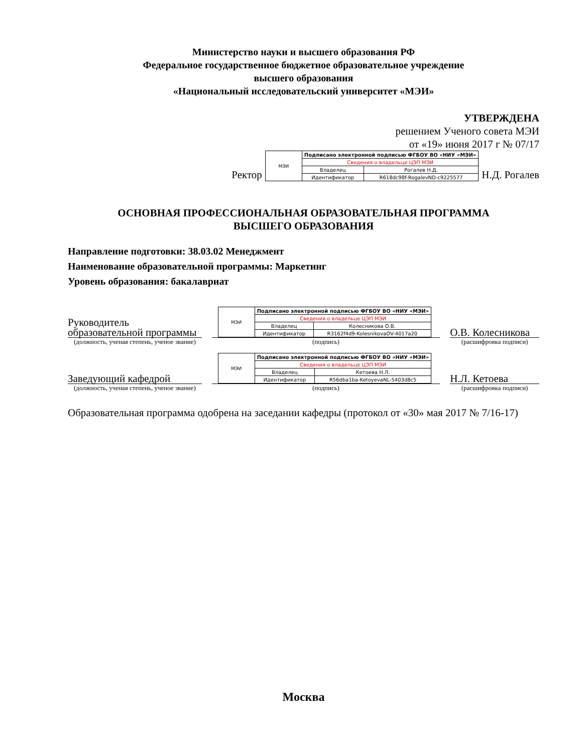Министерство науки и высшего образования РФ
Федеральное государственное бюджетное образовательное учреждение
высшего образования
«Национальный исследовательский университет «МЭИ»
УТВЕРЖДЕНА
решением Ученого совета МЭИ
от «19» июня 2017 г № 07/17
Ректор
| МЭИ | Подписано электронной подписью ФГБОУ ВО «НИУ «МЭИ» | |
| | Сведения о владельце ЦЭП МЭИ | |
| | Владелец | Рогалев Н.Д. |
| | Идентификатор | R618dc98f-RogalevND-c9225577 |
Н.Д. Рогалев
ОСНОВНАЯ ПРОФЕССИОНАЛЬНАЯ ОБРАЗОВАТЕЛЬНАЯ ПРОГРАММА
ВЫСШЕГО ОБРАЗОВАНИЯ
Направление подготовки: 38.03.02 Менеджмент
Наименование образовательной программы: Маркетинг
Уровень образования: бакалавриат
Руководитель образовательной программы
(должность, ученая степень, ученое звание)
| МЭИ | Подписано электронной подписью ФГБОУ ВО «НИУ «МЭИ» | |
| | Сведения о владельце ЦЭП МЭИ | |
| | Владелец | Колесникова О.В. |
| | Идентификатор | R3162f4d9-KolesnikovaOV-4017a20 |
(подпись)
О.В. Колесникова
(расшифровка подписи)
Заведующий кафедрой
(должность, ученая степень, ученое звание)
| МЭИ | Подписано электронной подписью ФГБОУ ВО «НИУ «МЭИ» | |
| | Сведения о владельце ЦЭП МЭИ | |
| | Владелец | Кетоева Н.Л. |
| | Идентификатор | R56dba1ba-KetoyevaNL-5403d8c5 |
(подпись)
Н.Л. Кетоева
(расшифровка подписи)
Образовательная программа одобрена на заседании кафедры (протокол от «30» мая 2017 № 7/16-17)
Москва